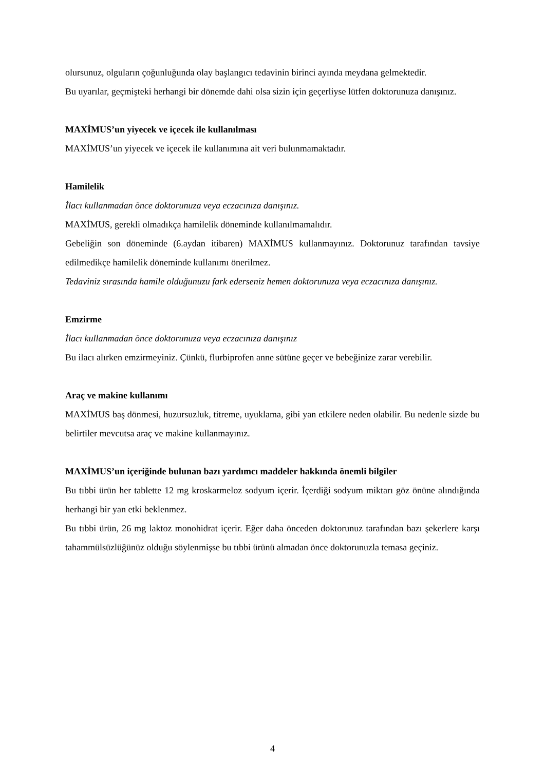olursunuz, olguların çoğunluğunda olay başlangıcı tedavinin birinci ayında meydana gelmektedir.
Bu uyarılar, geçmişteki herhangi bir dönemde dahi olsa sizin için geçerliyse lütfen doktorunuza danışınız.
MAXİMUS’un yiyecek ve içecek ile kullanılması
MAXİMUS’un yiyecek ve içecek ile kullanımına ait veri bulunmamaktadır.
Hamilelik
İlacı kullanmadan önce doktorunuza veya eczacınıza danışınız.
MAXİMUS, gerekli olmadıkça hamilelik döneminde kullanılmamalıdır.
Gebeliğin son döneminde (6.aydan itibaren) MAXİMUS kullanmayınız. Doktorunuz tarafından tavsiye edilmedikçe hamilelik döneminde kullanımı önerilmez.
Tedaviniz sırasında hamile olduğunuzu fark ederseniz hemen doktorunuza veya eczacınıza danışınız.
Emzirme
İlacı kullanmadan önce doktorunuza veya eczacınıza danışınız
Bu ilacı alırken emzirmeyiniz. Çünkü, flurbiprofen anne sütüne geçer ve bebeğinize zarar verebilir.
Araç ve makine kullanımı
MAXİMUS baş dönmesi, huzursuzluk, titreme, uyuklama, gibi yan etkilere neden olabilir. Bu nedenle sizde bu belirtiler mevcutsa araç ve makine kullanmayınız.
MAXİMUS’un içeriğinde bulunan bazı yardımcı maddeler hakkında önemli bilgiler
Bu tıbbi ürün her tablette 12 mg kroskarmeloz sodyum içerir. İçerdiği sodyum miktarı göz önüne alındığında herhangi bir yan etki beklenmez.
Bu tıbbi ürün, 26 mg laktoz monohidrat içerir. Eğer daha önceden doktorunuz tarafından bazı şekerlere karşı tahammülsüzlüğünüz olduğu söylenmişse bu tıbbi ürünü almadan önce doktorunuzla temasa geçiniz.
4